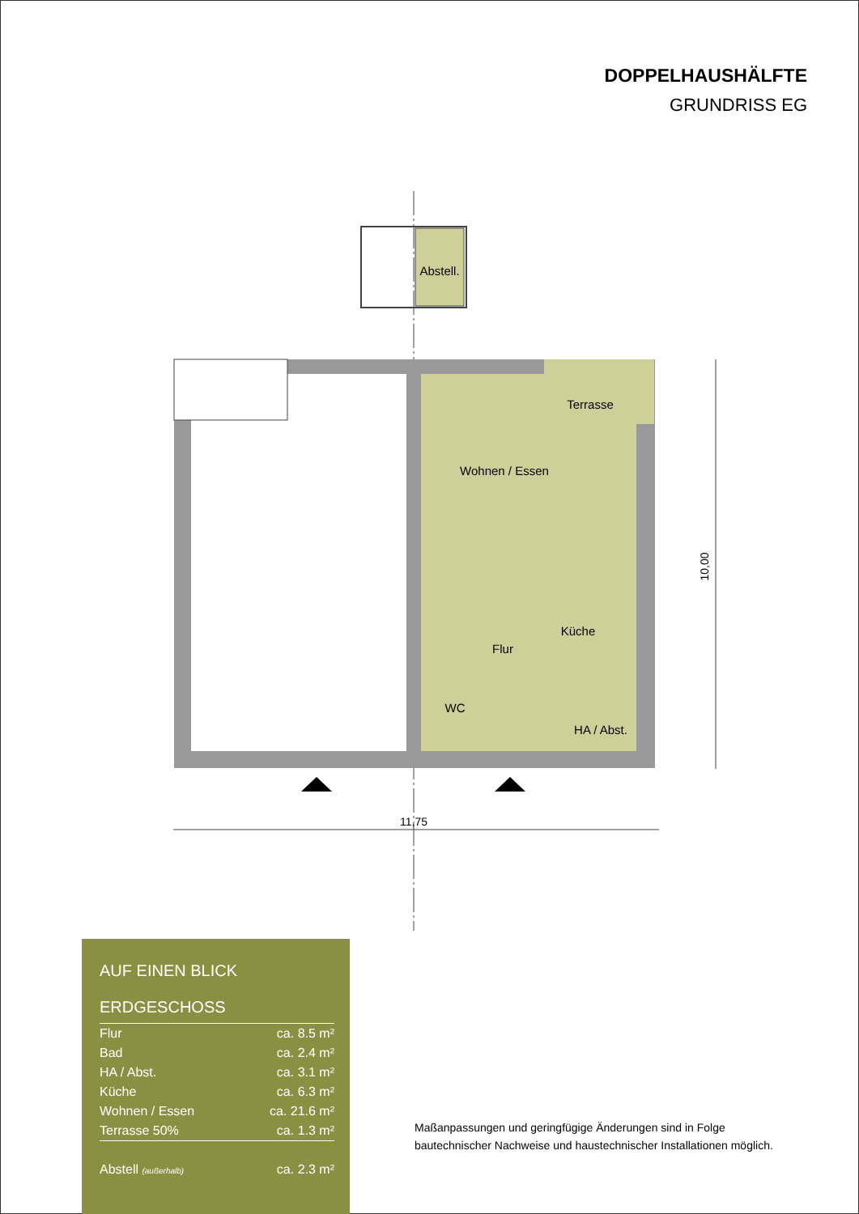DOPPELHAUSHÄLFTE
GRUNDRISS EG
Abstell.
Terrasse
Wohnen / Essen
Küche
Flur
WC
HA / Abst.
11,75
10,00
AUF EINEN BLICK
ERDGESCHOSS
| Flur | ca. 8.5 m² |
| Bad | ca. 2.4 m² |
| HA / Abst. | ca. 3.1 m² |
| Küche | ca. 6.3 m² |
| Wohnen / Essen | ca. 21.6 m² |
| Terrasse 50% | ca. 1.3 m² |
| Abstell (außerhalb) | ca. 2.3 m² |
Maßanpassungen und geringfügige Änderungen sind in Folge
bautechnischer Nachweise und haustechnischer Installationen möglich.